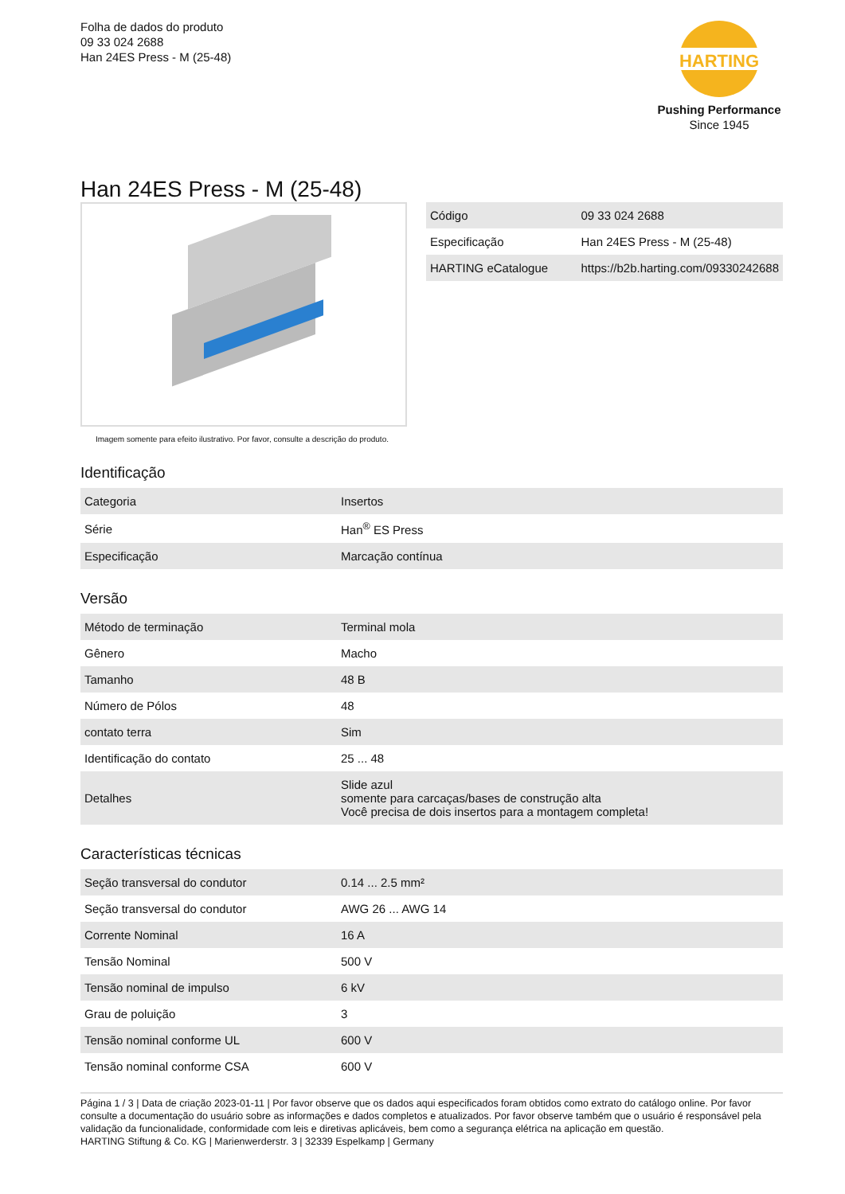Folha de dados do produto
09 33 024 2688
Han 24ES Press - M (25-48)
HARTING
Pushing Performance
Since 1945
Han 24ES Press - M (25-48)
Imagem somente para efeito ilustrativo. Por favor, consulte a descrição do produto.
| Código | 09 33 024 2688 |
| Especificação | Han 24ES Press - M (25-48) |
| HARTING eCatalogue | https://b2b.harting.com/09330242688 |
Identificação
| Categoria | Insertos |
| Série | Han<sup>®</sup> ES Press |
| Especificação | Marcação contínua |
Versão
| Método de terminação | Terminal mola |
| Gênero | Macho |
| Tamanho | 48 B |
| Número de Pólos | 48 |
| contato terra | Sim |
| Identificação do contato | 25 ... 48 |
| Detalhes | Slide azul somente para carcaças/bases de construção alta Você precisa de dois insertos para a montagem completa! |
Características técnicas
| Seção transversal do condutor | 0.14 ... 2.5 mm² |
| Seção transversal do condutor | AWG 26 ... AWG 14 |
| Corrente Nominal | 16 A |
| Tensão Nominal | 500 V |
| Tensão nominal de impulso | 6 kV |
| Grau de poluição | 3 |
| Tensão nominal conforme UL | 600 V |
| Tensão nominal conforme CSA | 600 V |
Página 1 / 3 | Data de criação 2023-01-11 | Por favor observe que os dados aqui especificados foram obtidos como extrato do catálogo online. Por favor consulte a documentação do usuário sobre as informações e dados completos e atualizados. Por favor observe também que o usuário é responsável pela validação da funcionalidade, conformidade com leis e diretivas aplicáveis, bem como a segurança elétrica na aplicação em questão.
HARTING Stiftung & Co. KG | Marienwerderstr. 3 | 32339 Espelkamp | Germany